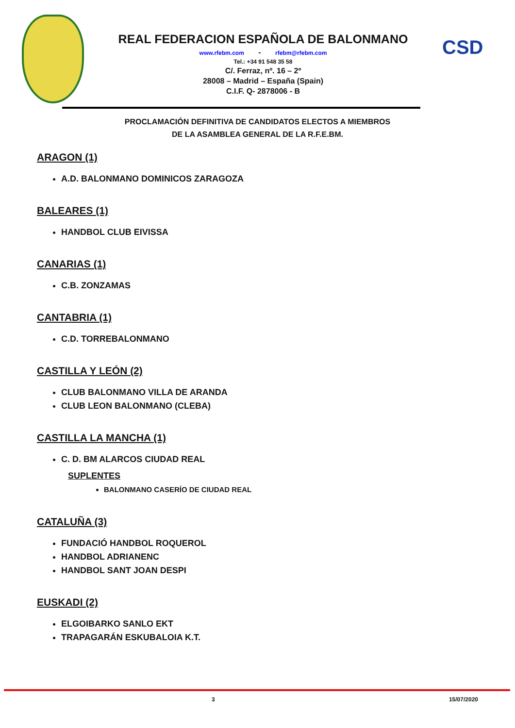REAL FEDERACION ESPAÑOLA DE BALONMANO
www.rfebm.com - rfebm@rfebm.com
Tel.: +34 91 548 35 58
C/. Ferraz, nº. 16 – 2º
28008 – Madrid – España (Spain)
C.I.F. Q- 2878006 - B
CSD
PROCLAMACIÓN DEFINITIVA DE CANDIDATOS ELECTOS A MIEMBROS
DE LA ASAMBLEA GENERAL DE LA R.F.E.BM.
ARAGON (1)
A.D. BALONMANO DOMINICOS ZARAGOZA
BALEARES (1)
HANDBOL CLUB EIVISSA
CANARIAS (1)
C.B. ZONZAMAS
CANTABRIA (1)
C.D. TORREBALONMANO
CASTILLA Y LEÓN (2)
CLUB BALONMANO VILLA DE ARANDA
CLUB LEON BALONMANO (CLEBA)
CASTILLA LA MANCHA (1)
C. D. BM ALARCOS CIUDAD REAL
SUPLENTES
BALONMANO CASERÍO DE CIUDAD REAL
CATALUÑA (3)
FUNDACIÓ HANDBOL ROQUEROL
HANDBOL ADRIANENC
HANDBOL SANT JOAN DESPI
EUSKADI (2)
ELGOIBARKO SANLO EKT
TRAPAGARÁN ESKUBALOIA K.T.
3 15/07/2020